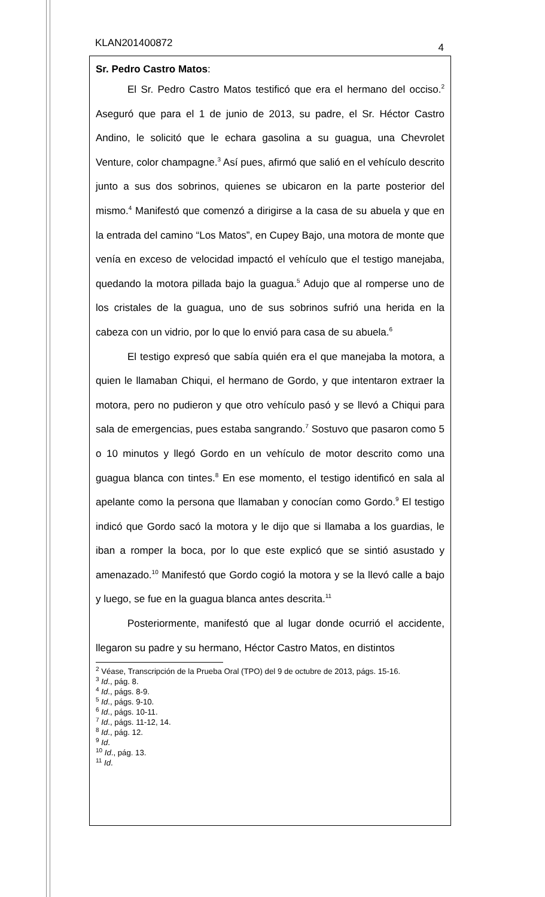KLAN201400872 4
Sr. Pedro Castro Matos:
El Sr. Pedro Castro Matos testificó que era el hermano del occiso.<sup>2</sup> Aseguró que para el 1 de junio de 2013, su padre, el Sr. Héctor Castro Andino, le solicitó que le echara gasolina a su guagua, una Chevrolet Venture, color champagne.<sup>3</sup> Así pues, afirmó que salió en el vehículo descrito junto a sus dos sobrinos, quienes se ubicaron en la parte posterior del mismo.<sup>4</sup> Manifestó que comenzó a dirigirse a la casa de su abuela y que en la entrada del camino “Los Matos”, en Cupey Bajo, una motora de monte que venía en exceso de velocidad impactó el vehículo que el testigo manejaba, quedando la motora pillada bajo la guagua.<sup>5</sup> Adujo que al romperse uno de los cristales de la guagua, uno de sus sobrinos sufrió una herida en la cabeza con un vidrio, por lo que lo envió para casa de su abuela.<sup>6</sup>
El testigo expresó que sabía quién era el que manejaba la motora, a quien le llamaban Chiqui, el hermano de Gordo, y que intentaron extraer la motora, pero no pudieron y que otro vehículo pasó y se llevó a Chiqui para sala de emergencias, pues estaba sangrando.<sup>7</sup> Sostuvo que pasaron como 5 o 10 minutos y llegó Gordo en un vehículo de motor descrito como una guagua blanca con tintes.<sup>8</sup> En ese momento, el testigo identificó en sala al apelante como la persona que llamaban y conocían como Gordo.<sup>9</sup> El testigo indicó que Gordo sacó la motora y le dijo que si llamaba a los guardias, le iban a romper la boca, por lo que este explicó que se sintió asustado y amenazado.<sup>10</sup> Manifestó que Gordo cogió la motora y se la llevó calle a bajo y luego, se fue en la guagua blanca antes descrita.<sup>11</sup>
Posteriormente, manifestó que al lugar donde ocurrió el accidente, llegaron su padre y su hermano, Héctor Castro Matos, en distintos
<sup>2</sup> Véase, Transcripción de la Prueba Oral (TPO) del 9 de octubre de 2013, págs. 15-16.
<sup>3</sup> Id., pág. 8.
<sup>4</sup> Id., págs. 8-9.
<sup>5</sup> Id., págs. 9-10.
<sup>6</sup> Id., págs. 10-11.
<sup>7</sup> Id., págs. 11-12, 14.
<sup>8</sup> Id., pág. 12.
<sup>9</sup> Id.
<sup>10</sup> Id., pág. 13.
<sup>11</sup> Id.